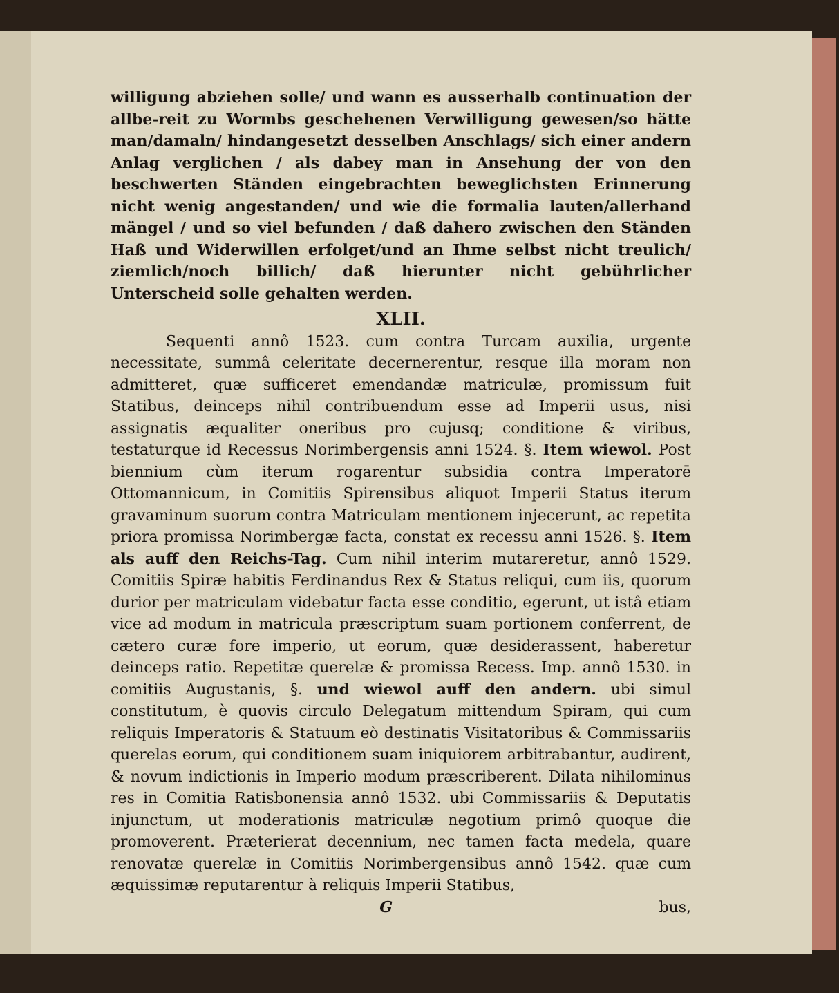willigung abziehen solle/ und wann es ausserhalb continuation der allbe-reit zu Wormbs geschehenen Verwilligung gewesen/so hätte man/damaln/ hindangesetzt desselben Anschlags/ sich einer andern Anlag verglichen / als dabey man in Ansehung der von den beschwerten Ständen eingebrachten beweglichsten Erinnerung nicht wenig angestanden/ und wie die formalia lauten/allerhand mängel / und so viel befunden / daß dahero zwischen den Ständen Haß und Widerwillen erfolget/und an Ihme selbst nicht treulich/ ziemlich/noch billich/ daß hierunter nicht gebührlicher Unterscheid solle gehalten werden.
XLII.
Sequenti annô 1523. cum contra Turcam auxilia, urgente necessitate, summâ celeritate decernerentur, resque illa moram non admitteret, quæ sufficeret emendandæ matriculæ, promissum fuit Statibus, deinceps nihil contribuendum esse ad Imperii usus, nisi assignatis æqualiter oneribus pro cujusq; conditione & viribus, testaturque id Recessus Norimbergensis anni 1524. §. Item wiewol. Post biennium cùm iterum rogarentur subsidia contra Imperatorē Ottomannicum, in Comitiis Spirensibus aliquot Imperii Status iterum gravaminum suorum contra Matriculam mentionem injecerunt, ac repetita priora promissa Norimbergæ facta, constat ex recessu anni 1526. §. Item als auff den Reichs-Tag. Cum nihil interim mutareretur, annô 1529. Comitiis Spiræ habitis Ferdinandus Rex & Status reliqui, cum iis, quorum durior per matriculam videbatur facta esse conditio, egerunt, ut istâ etiam vice ad modum in matricula præscriptum suam portionem conferrent, de cætero curæ fore imperio, ut eorum, quæ desiderassent, haberetur deinceps ratio. Repetitæ querelæ & promissa Recess. Imp. annô 1530. in comitiis Augustanis, §. und wiewol auff den andern. ubi simul constitutum, è quovis circulo Delegatum mittendum Spiram, qui cum reliquis Imperatoris & Statuum eò destinatis Visitatoribus & Commissariis querelas eorum, qui conditionem suam iniquiorem arbitrabantur, audirent, & novum indictionis in Imperio modum præscriberent. Dilata nihilominus res in Comitia Ratisbonensia annô 1532. ubi Commissariis & Deputatis injunctum, ut moderationis matriculæ negotium primô quoque die promoverent. Præterierat decennium, nec tamen facta medela, quare renovatæ querelæ in Comitiis Norimbergensibus annô 1542. quæ cum æquissimæ reputarentur à reliquis Imperii Statibus,
G bus,